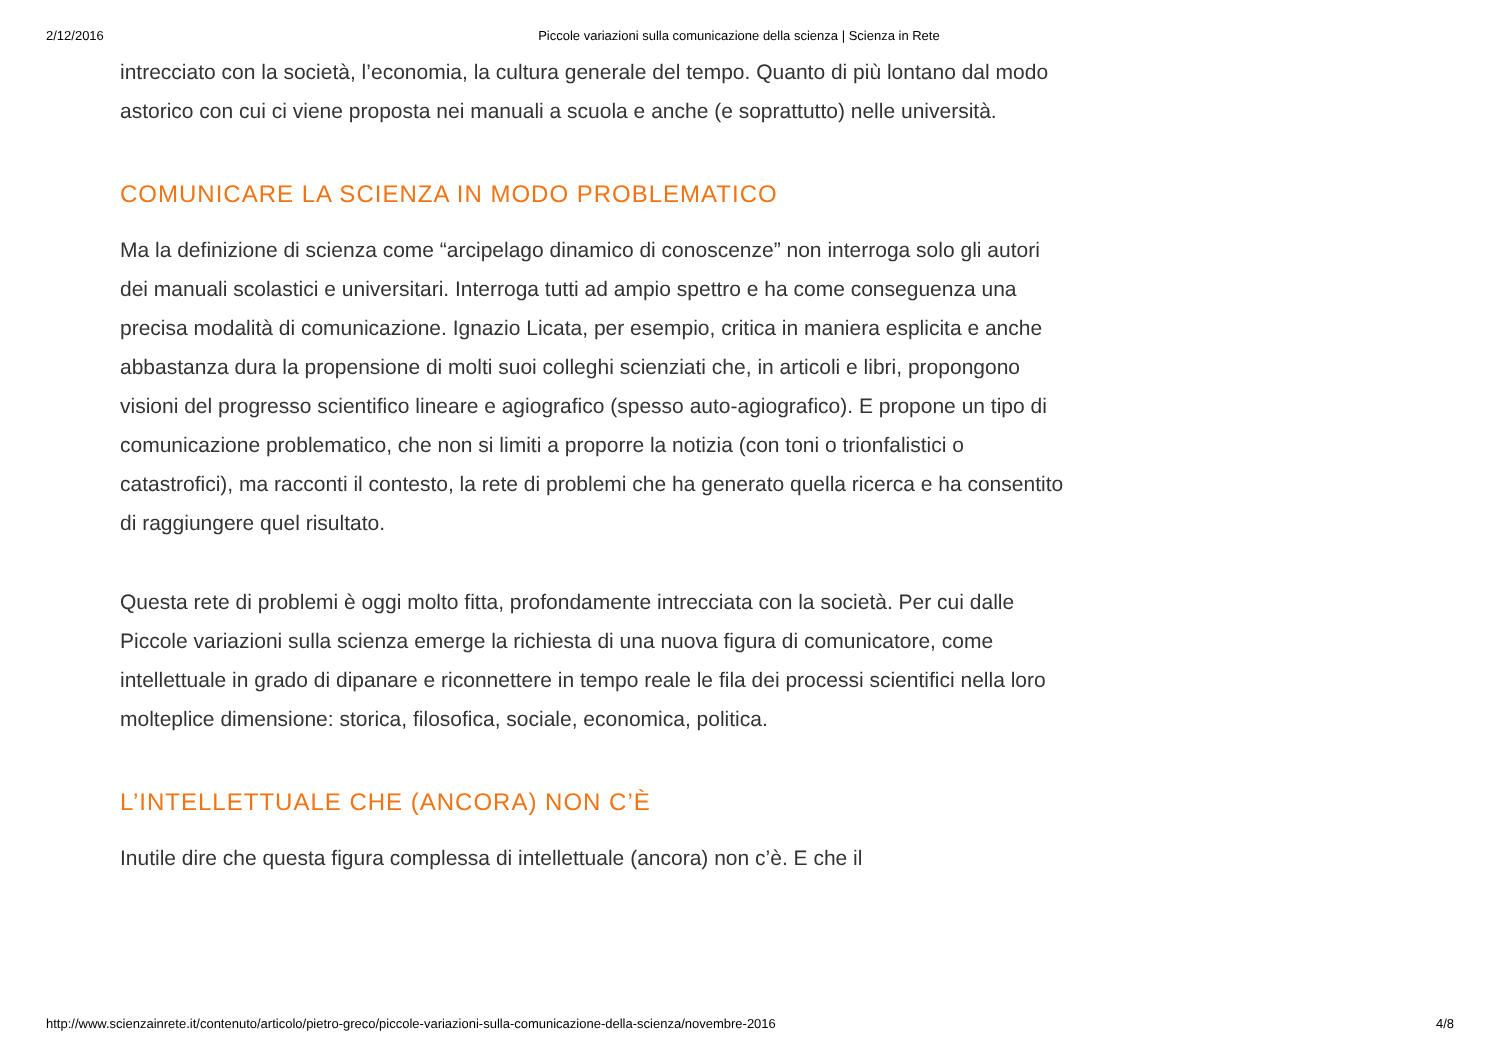2/12/2016 Piccole variazioni sulla comunicazione della scienza | Scienza in Rete
intrecciato con la società, l’economia, la cultura generale del tempo. Quanto di più lontano dal modo astorico con cui ci viene proposta nei manuali a scuola e anche (e soprattutto) nelle università.
COMUNICARE LA SCIENZA IN MODO PROBLEMATICO
Ma la definizione di scienza come “arcipelago dinamico di conoscenze” non interroga solo gli autori dei manuali scolastici e universitari. Interroga tutti ad ampio spettro e ha come conseguenza una precisa modalità di comunicazione. Ignazio Licata, per esempio, critica in maniera esplicita e anche abbastanza dura la propensione di molti suoi colleghi scienziati che, in articoli e libri, propongono visioni del progresso scientifico lineare e agiografico (spesso auto-agiografico). E propone un tipo di comunicazione problematico, che non si limiti a proporre la notizia (con toni o trionfalistici o catastrofici), ma racconti il contesto, la rete di problemi che ha generato quella ricerca e ha consentito di raggiungere quel risultato.
Questa rete di problemi è oggi molto fitta, profondamente intrecciata con la società. Per cui dalle Piccole variazioni sulla scienza emerge la richiesta di una nuova figura di comunicatore, come intellettuale in grado di dipanare e riconnettere in tempo reale le fila dei processi scientifici nella loro molteplice dimensione: storica, filosofica, sociale, economica, politica.
L’INTELLETTUALE CHE (ANCORA) NON C’È
Inutile dire che questa figura complessa di intellettuale (ancora) non c’è. E che il
http://www.scienzainrete.it/contenuto/articolo/pietro-greco/piccole-variazioni-sulla-comunicazione-della-scienza/novembre-2016 4/8